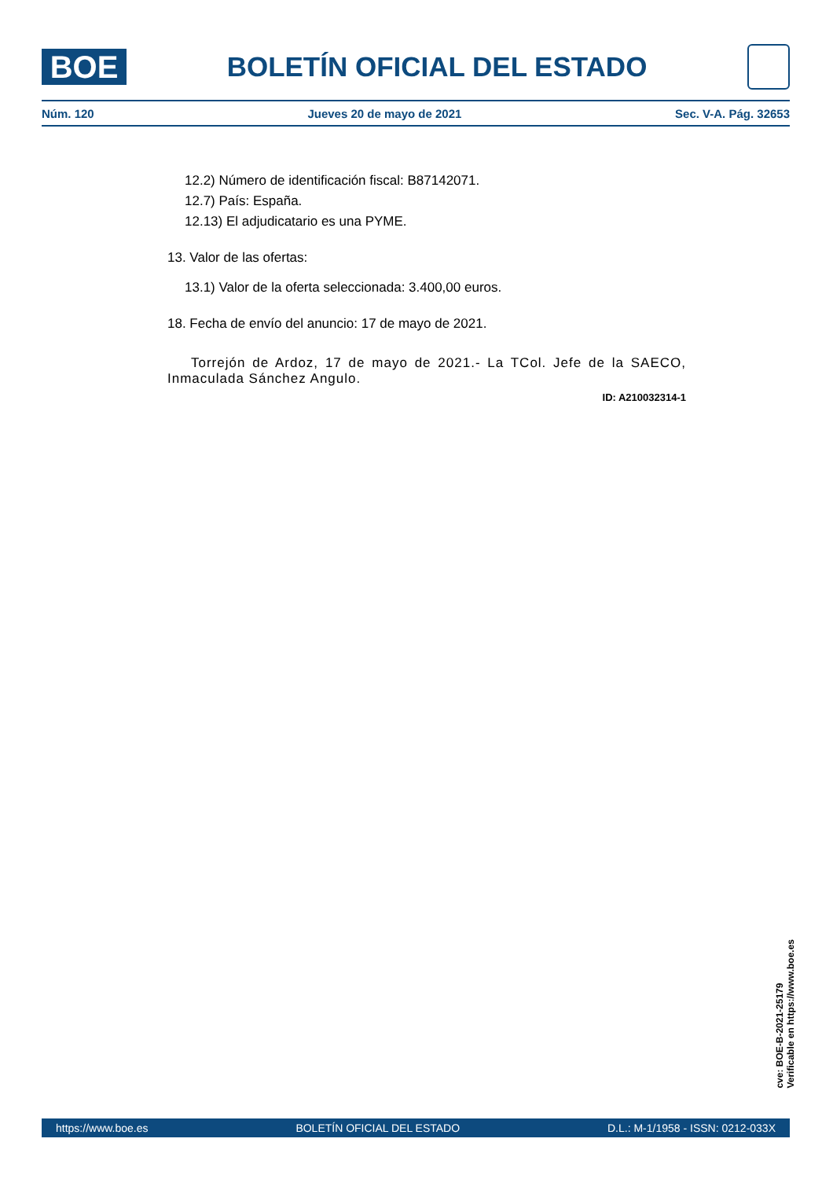BOE
BOLETÍN OFICIAL DEL ESTADO
Núm. 120 Jueves 20 de mayo de 2021 Sec. V-A. Pág. 32653
12.2) Número de identificación fiscal: B87142071.
12.7) País: España.
12.13) El adjudicatario es una PYME.
13. Valor de las ofertas:
13.1) Valor de la oferta seleccionada: 3.400,00 euros.
18. Fecha de envío del anuncio: 17 de mayo de 2021.
Torrejón de Ardoz, 17 de mayo de 2021.- La TCol. Jefe de la SAECO, Inmaculada Sánchez Angulo.
ID: A210032314-1
cve: BOE-B-2021-25179
Verificable en https://www.boe.es
https://www.boe.es BOLETÍN OFICIAL DEL ESTADO D.L.: M-1/1958 - ISSN: 0212-033X